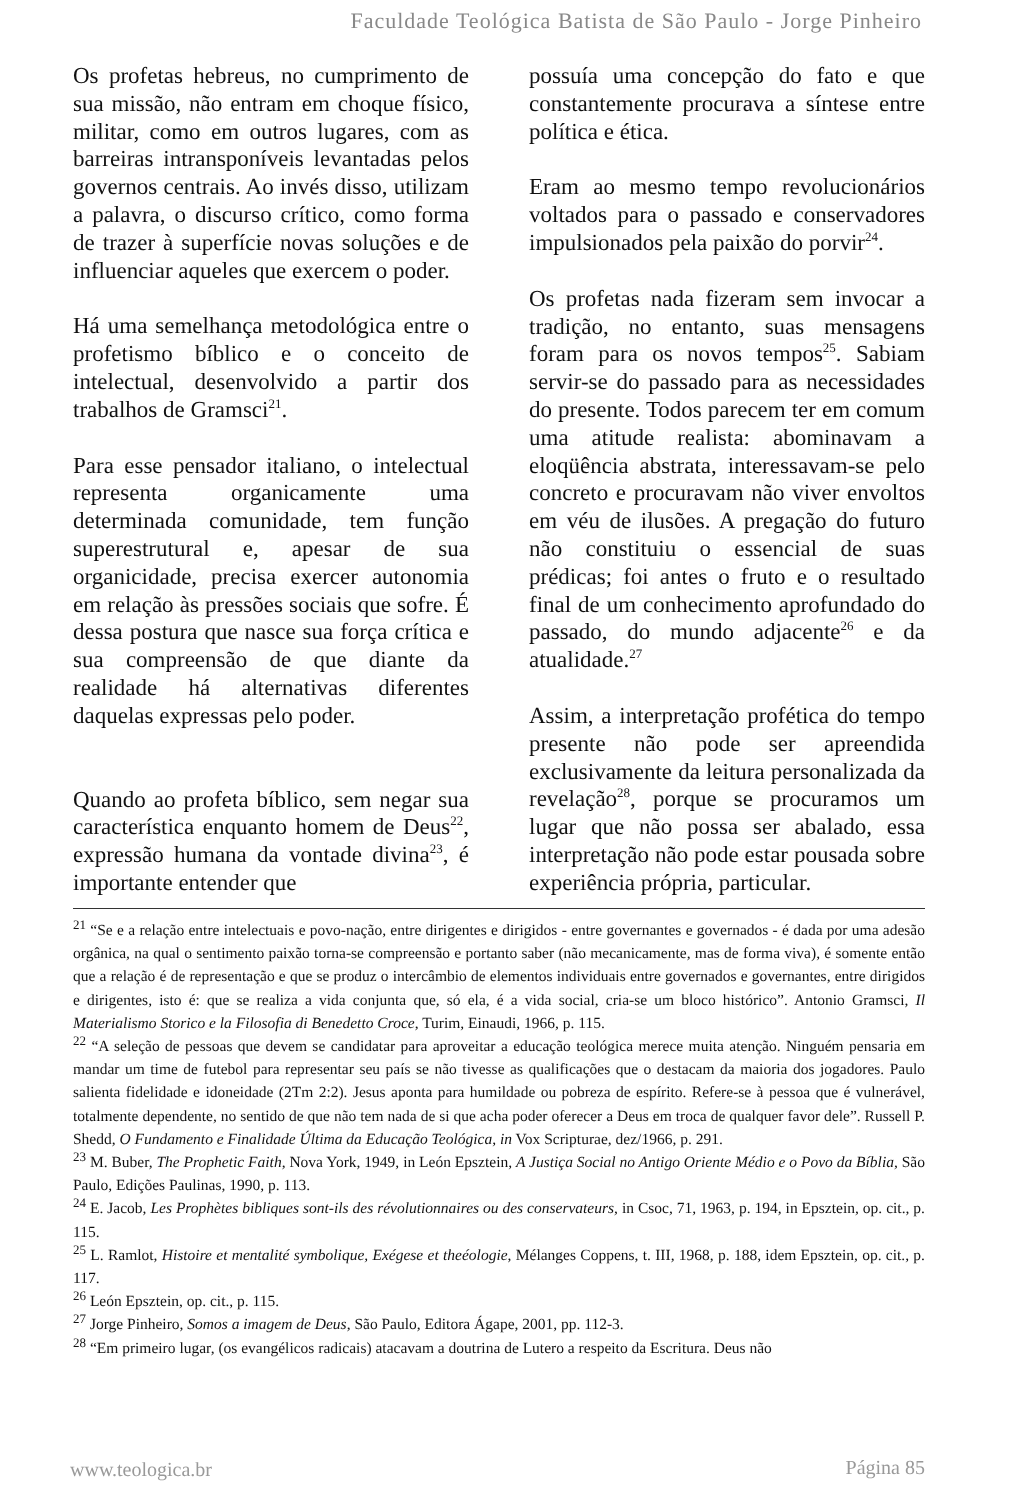Faculdade Teológica Batista de São Paulo - Jorge Pinheiro
Os profetas hebreus, no cumprimento de sua missão, não entram em choque físico, militar, como em outros lugares, com as barreiras intransponíveis levantadas pelos governos centrais. Ao invés disso, utilizam a palavra, o discurso crítico, como forma de trazer à superfície novas soluções e de influenciar aqueles que exercem o poder.
Há uma semelhança metodológica entre o profetismo bíblico e o conceito de intelectual, desenvolvido a partir dos trabalhos de Gramsci<sup>21</sup>.
Para esse pensador italiano, o intelectual representa organicamente uma determinada comunidade, tem função superestrutural e, apesar de sua organicidade, precisa exercer autonomia em relação às pressões sociais que sofre. É dessa postura que nasce sua força crítica e sua compreensão de que diante da realidade há alternativas diferentes daquelas expressas pelo poder.
Quando ao profeta bíblico, sem negar sua característica enquanto homem de Deus<sup>22</sup>, expressão humana da vontade divina<sup>23</sup>, é importante entender que
possuía uma concepção do fato e que constantemente procurava a síntese entre política e ética.
Eram ao mesmo tempo revolucionários voltados para o passado e conservadores impulsionados pela paixão do porvir<sup>24</sup>.
Os profetas nada fizeram sem invocar a tradição, no entanto, suas mensagens foram para os novos tempos<sup>25</sup>. Sabiam servir-se do passado para as necessidades do presente. Todos parecem ter em comum uma atitude realista: abominavam a eloqüência abstrata, interessavam-se pelo concreto e procuravam não viver envoltos em véu de ilusões. A pregação do futuro não constituiu o essencial de suas prédicas; foi antes o fruto e o resultado final de um conhecimento aprofundado do passado, do mundo adjacente<sup>26</sup> e da atualidade.<sup>27</sup>
Assim, a interpretação profética do tempo presente não pode ser apreendida exclusivamente da leitura personalizada da revelação<sup>28</sup>, porque se procuramos um lugar que não possa ser abalado, essa interpretação não pode estar pousada sobre experiência própria, particular.
<sup>21</sup> “Se e a relação entre intelectuais e povo-nação, entre dirigentes e dirigidos - entre governantes e governados - é dada por uma adesão orgânica, na qual o sentimento paixão torna-se compreensão e portanto saber (não mecanicamente, mas de forma viva), é somente então que a relação é de representação e que se produz o intercâmbio de elementos individuais entre governados e governantes, entre dirigidos e dirigentes, isto é: que se realiza a vida conjunta que, só ela, é a vida social, cria-se um bloco histórico”. Antonio Gramsci, Il Materialismo Storico e la Filosofia di Benedetto Croce, Turim, Einaudi, 1966, p. 115.
<sup>22</sup> “A seleção de pessoas que devem se candidatar para aproveitar a educação teológica merece muita atenção. Ninguém pensaria em mandar um time de futebol para representar seu país se não tivesse as qualificações que o destacam da maioria dos jogadores. Paulo salienta fidelidade e idoneidade (2Tm 2:2). Jesus aponta para humildade ou pobreza de espírito. Refere-se à pessoa que é vulnerável, totalmente dependente, no sentido de que não tem nada de si que acha poder oferecer a Deus em troca de qualquer favor dele”. Russell P. Shedd, O Fundamento e Finalidade Última da Educação Teológica, in Vox Scripturae, dez/1966, p. 291.
<sup>23</sup> M. Buber, The Prophetic Faith, Nova York, 1949, in León Epsztein, A Justiça Social no Antigo Oriente Médio e o Povo da Bíblia, São Paulo, Edições Paulinas, 1990, p. 113.
<sup>24</sup> E. Jacob, Les Prophètes bibliques sont-ils des révolutionnaires ou des conservateurs, in Csoc, 71, 1963, p. 194, in Epsztein, op. cit., p. 115.
<sup>25</sup> L. Ramlot, Histoire et mentalité symbolique, Exégese et theéologie, Mélanges Coppens, t. III, 1968, p. 188, idem Epsztein, op. cit., p. 117.
<sup>26</sup> León Epsztein, op. cit., p. 115.
<sup>27</sup> Jorge Pinheiro, Somos a imagem de Deus, São Paulo, Editora Ágape, 2001, pp. 112-3.
<sup>28</sup> “Em primeiro lugar, (os evangélicos radicais) atacavam a doutrina de Lutero a respeito da Escritura. Deus não
www.teologica.br Página 85